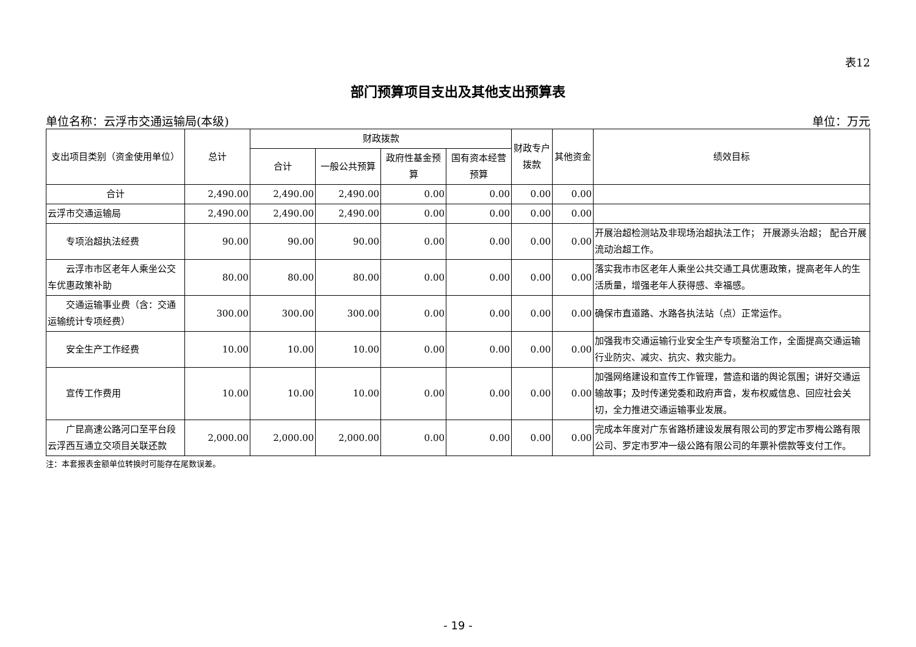表12
部门预算项目支出及其他支出预算表
单位名称：云浮市交通运输局(本级) 单位：万元
| 支出项目类别（资金使用单位） | 总计 | 财政拨款 | | | | 财政专户拨款 | 其他资金 | 绩效目标 |
| --- | --- | --- | --- | --- | --- | --- | --- | --- |
| | | 合计 | 一般公共预算 | 政府性基金预算 | 国有资本经营预算 | | | |
| 合计 | 2,490.00 | 2,490.00 | 2,490.00 | 0.00 | 0.00 | 0.00 | 0.00 | |
| 云浮市交通运输局 | 2,490.00 | 2,490.00 | 2,490.00 | 0.00 | 0.00 | 0.00 | 0.00 | |
| 专项治超执法经费 | 90.00 | 90.00 | 90.00 | 0.00 | 0.00 | 0.00 | 0.00 | 开展治超检测站及非现场治超执法工作； 开展源头治超； 配合开展流动治超工作。 |
| 云浮市市区老年人乘坐公交车优惠政策补助 | 80.00 | 80.00 | 80.00 | 0.00 | 0.00 | 0.00 | 0.00 | 落实我市市区老年人乘坐公共交通工具优惠政策，提高老年人的生活质量，增强老年人获得感、幸福感。 |
| 交通运输事业费（含：交通运输统计专项经费） | 300.00 | 300.00 | 300.00 | 0.00 | 0.00 | 0.00 | 0.00 | 确保市直道路、水路各执法站（点）正常运作。 |
| 安全生产工作经费 | 10.00 | 10.00 | 10.00 | 0.00 | 0.00 | 0.00 | 0.00 | 加强我市交通运输行业安全生产专项整治工作，全面提高交通运输行业防灾、减灾、抗灾、救灾能力。 |
| 宣传工作费用 | 10.00 | 10.00 | 10.00 | 0.00 | 0.00 | 0.00 | 0.00 | 加强网络建设和宣传工作管理，营造和谐的舆论氛围；讲好交通运输故事；及时传递党委和政府声音，发布权威信息、回应社会关切，全力推进交通运输事业发展。 |
| 广昆高速公路河口至平台段云浮西互通立交项目关联还款 | 2,000.00 | 2,000.00 | 2,000.00 | 0.00 | 0.00 | 0.00 | 0.00 | 完成本年度对广东省路桥建设发展有限公司的罗定市罗梅公路有限公司、罗定市罗冲一级公路有限公司的年票补偿款等支付工作。 |
注：本套报表金额单位转换时可能存在尾数误差。
- 19 -